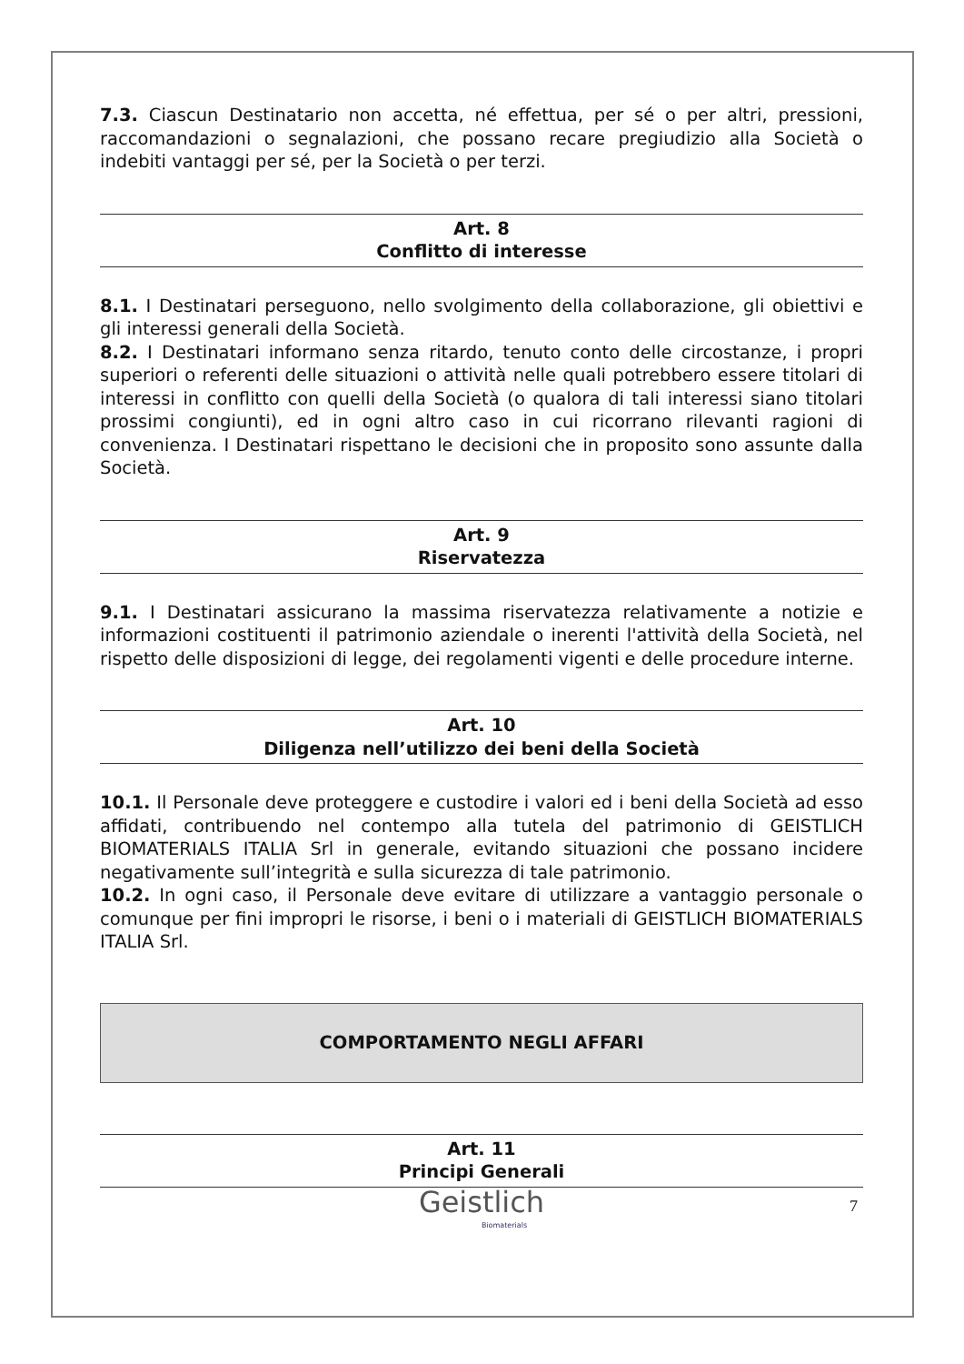7.3. Ciascun Destinatario non accetta, né effettua, per sé o per altri, pressioni, raccomandazioni o segnalazioni, che possano recare pregiudizio alla Società o indebiti vantaggi per sé, per la Società o per terzi.
Art. 8
Conflitto di interesse
8.1. I Destinatari perseguono, nello svolgimento della collaborazione, gli obiettivi e gli interessi generali della Società.
8.2. I Destinatari informano senza ritardo, tenuto conto delle circostanze, i propri superiori o referenti delle situazioni o attività nelle quali potrebbero essere titolari di interessi in conflitto con quelli della Società (o qualora di tali interessi siano titolari prossimi congiunti), ed in ogni altro caso in cui ricorrano rilevanti ragioni di convenienza. I Destinatari rispettano le decisioni che in proposito sono assunte dalla Società.
Art. 9
Riservatezza
9.1. I Destinatari assicurano la massima riservatezza relativamente a notizie e informazioni costituenti il patrimonio aziendale o inerenti l'attività della Società, nel rispetto delle disposizioni di legge, dei regolamenti vigenti e delle procedure interne.
Art. 10
Diligenza nell’utilizzo dei beni della Società
10.1. Il Personale deve proteggere e custodire i valori ed i beni della Società ad esso affidati, contribuendo nel contempo alla tutela del patrimonio di GEISTLICH BIOMATERIALS ITALIA Srl in generale, evitando situazioni che possano incidere negativamente sull’integrità e sulla sicurezza di tale patrimonio.
10.2. In ogni caso, il Personale deve evitare di utilizzare a vantaggio personale o comunque per fini impropri le risorse, i beni o i materiali di GEISTLICH BIOMATERIALS ITALIA Srl.
COMPORTAMENTO NEGLI AFFARI
Art. 11
Principi Generali
Geistlich
Biomaterials
7